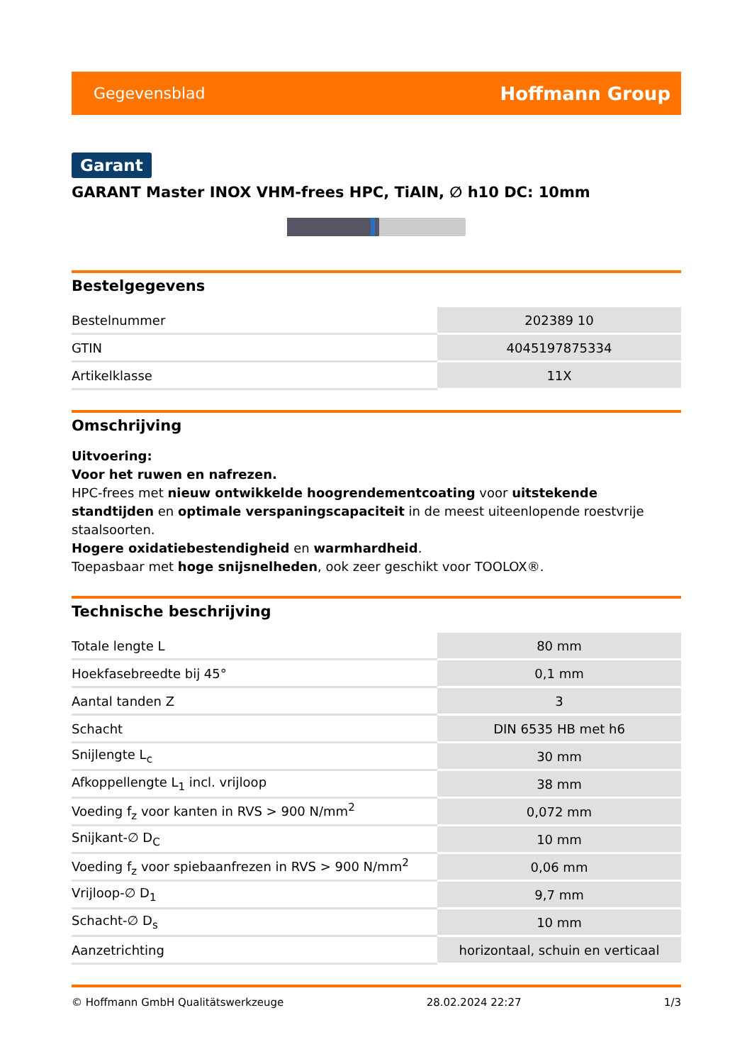Gegevensblad Hoffmann Group
Garant
GARANT Master INOX VHM-frees HPC, TiAlN, ∅ h10 DC: 10mm
Bestelgegevens
| Bestelnummer | 202389 10 |
| GTIN | 4045197875334 |
| Artikelklasse | 11X |
Omschrijving
Uitvoering:
Voor het ruwen en nafrezen.
HPC-frees met nieuw ontwikkelde hoogrendementcoating voor uitstekende standtijden en optimale verspaningscapaciteit in de meest uiteenlopende roestvrije staalsoorten.
Hogere oxidatiebestendigheid en warmhardheid.
Toepasbaar met hoge snijsnelheden, ook zeer geschikt voor TOOLOX®.
Technische beschrijving
| Totale lengte L | 80 mm |
| Hoekfasebreedte bij 45° | 0,1 mm |
| Aantal tanden Z | 3 |
| Schacht | DIN 6535 HB met h6 |
| Snijlengte L<sub>c</sub> | 30 mm |
| Afkoppellengte L<sub>1</sub> incl. vrijloop | 38 mm |
| Voeding f<sub>z</sub> voor kanten in RVS > 900 N/mm<sup>2</sup> | 0,072 mm |
| Snijkant-∅ D<sub>C</sub> | 10 mm |
| Voeding f<sub>z</sub> voor spiebaanfrezen in RVS > 900 N/mm<sup>2</sup> | 0,06 mm |
| Vrijloop-∅ D<sub>1</sub> | 9,7 mm |
| Schacht-∅ D<sub>s</sub> | 10 mm |
| Aanzetrichting | horizontaal, schuin en verticaal |
© Hoffmann GmbH Qualitätswerkzeuge 28.02.2024 22:27 1/3